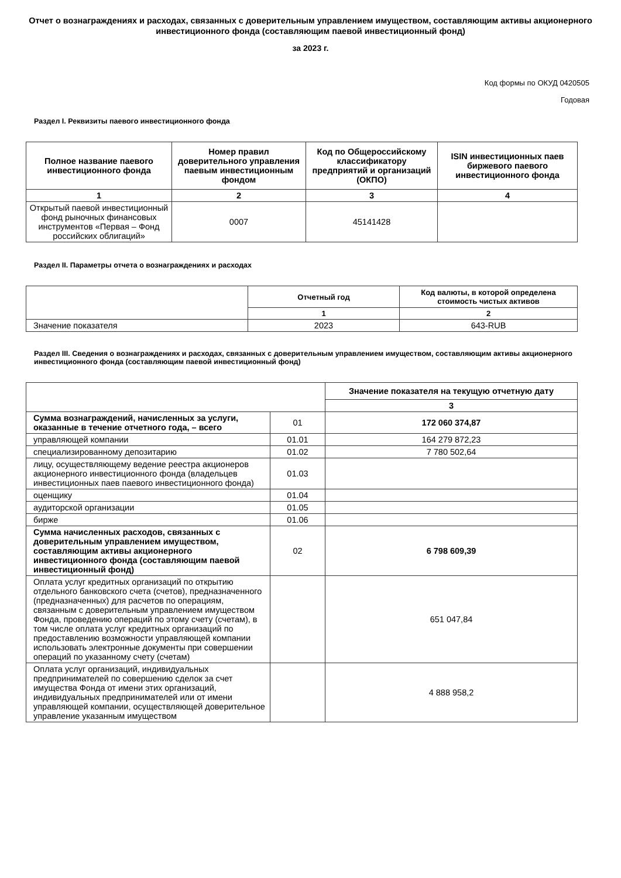Отчет о вознаграждениях и расходах, связанных с доверительным управлением имуществом, составляющим активы акционерного инвестиционного фонда (составляющим паевой инвестиционный фонд)
за 2023 г.
Код формы по ОКУД 0420505
Годовая
Раздел I. Реквизиты паевого инвестиционного фонда
| Полное название паевого инвестиционного фонда | Номер правил доверительного управления паевым инвестиционным фондом | Код по Общероссийскому классификатору предприятий и организаций (ОКПО) | ISIN инвестиционных паев биржевого паевого инвестиционного фонда |
| --- | --- | --- | --- |
| 1 | 2 | 3 | 4 |
| Открытый паевой инвестиционный фонд рыночных финансовых инструментов «Первая – Фонд российских облигаций» | 0007 | 45141428 | |
Раздел II. Параметры отчета о вознаграждениях и расходах
| | Отчетный год | Код валюты, в которой определена стоимость чистых активов |
| | 1 | 2 |
| Значение показателя | 2023 | 643-RUB |
Раздел III. Сведения о вознаграждениях и расходах, связанных с доверительным управлением имуществом, составляющим активы акционерного инвестиционного фонда (составляющим паевой инвестиционный фонд)
| | | Значение показателя на текущую отчетную дату |
| | | 3 |
| Сумма вознаграждений, начисленных за услуги, оказанные в течение отчетного года, – всего | 01 | 172 060 374,87 |
| управляющей компании | 01.01 | 164 279 872,23 |
| специализированному депозитарию | 01.02 | 7 780 502,64 |
| лицу, осуществляющему ведение реестра акционеров акционерного инвестиционного фонда (владельцев инвестиционных паев паевого инвестиционного фонда) | 01.03 | |
| оценщику | 01.04 | |
| аудиторской организации | 01.05 | |
| бирже | 01.06 | |
| Сумма начисленных расходов, связанных с доверительным управлением имуществом, составляющим активы акционерного инвестиционного фонда (составляющим паевой инвестиционный фонд) | 02 | 6 798 609,39 |
| Оплата услуг кредитных организаций по открытию отдельного банковского счета (счетов), предназначенного (предназначенных) для расчетов по операциям, связанным с доверительным управлением имуществом Фонда, проведению операций по этому счету (счетам), в том числе оплата услуг кредитных организаций по предоставлению возможности управляющей компании использовать электронные документы при совершении операций по указанному счету (счетам) | | 651 047,84 |
| Оплата услуг организаций, индивидуальных предпринимателей по совершению сделок за счет имущества Фонда от имени этих организаций, индивидуальных предпринимателей или от имени управляющей компании, осуществляющей доверительное управление указанным имуществом | | 4 888 958,2 |